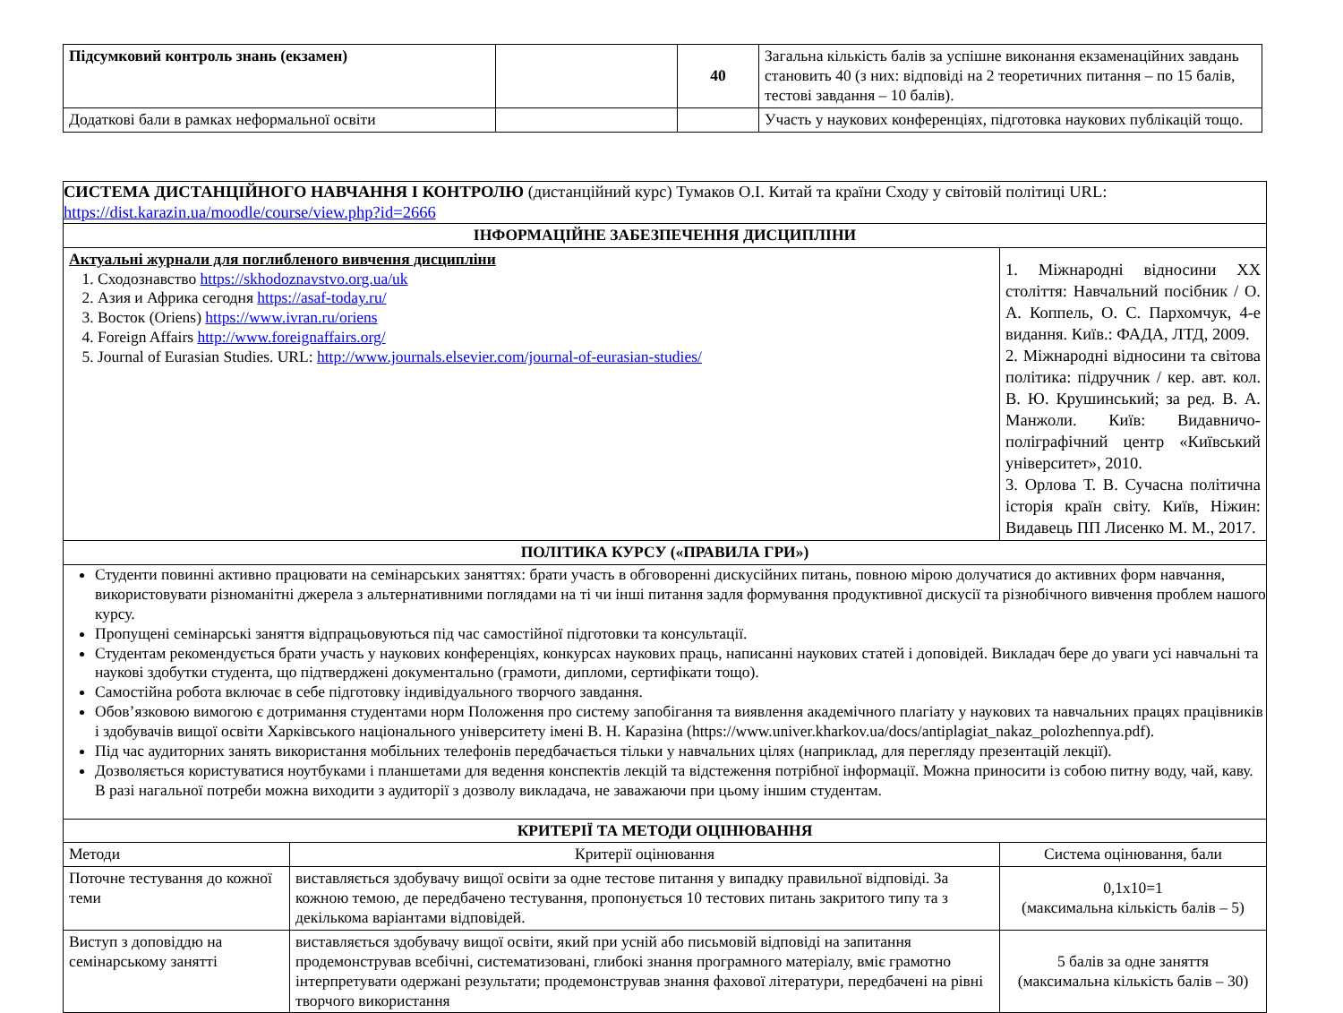| Підсумковий контроль знань (екзамен) | | 40 | Загальна кількість балів за успішне виконання екзаменаційних завдань становить 40 (з них: відповіді на 2 теоретичних питання – по 15 балів, тестові завдання – 10 балів). |
| Додаткові бали в рамках неформальної освіти | | | Участь у наукових конференціях, підготовка наукових публікацій тощо. |
| СИСТЕМА ДИСТАНЦІЙНОГО НАВЧАННЯ І КОНТРОЛЮ (дистанційний курс) Тумаков О.І. Китай та країни Сходу у світовій політиці URL: https://dist.karazin.ua/moodle/course/view.php?id=2666 | | |
| ІНФОРМАЦІЙНЕ ЗАБЕЗПЕЧЕННЯ ДИСЦИПЛІНИ | | |
| Актуальні журнали для поглибленого вивчення дисципліни 1. Сходознавство https://skhodoznavstvo.org.ua/uk 2. Азия и Африка сегодня https://asaf-today.ru/ 3. Восток (Oriens) https://www.ivran.ru/oriens 4. Foreign Affairs http://www.foreignaffairs.org/ 5. Journal of Eurasian Studies. URL: http://www.journals.elsevier.com/journal-of-eurasian-studies/ | | 1. Міжнародні відносини ХХ століття: Навчальний посібник / О. А. Коппель, О. С. Пархомчук, 4-е видання. Київ.: ФАДА, ЛТД, 2009. 2. Міжнародні відносини та світова політика: підручник / кер. авт. кол. В. Ю. Крушинський; за ред. В. А. Манжоли. Київ: Видавничо-поліграфічний центр «Київський університет», 2010. 3. Орлова Т. В. Сучасна політична історія країн світу. Київ, Ніжин: Видавець ПП Лисенко М. М., 2017. |
| ПОЛІТИКА КУРСУ («ПРАВИЛА ГРИ») | | |
| Студенти повинні активно працювати на семінарських заняттях: брати участь в обговоренні дискусійних питань, повною мірою долучатися до активних форм навчання, використовувати різноманітні джерела з альтернативними поглядами на ті чи інші питання задля формування продуктивної дискусії та різнобічного вивчення проблем нашого курсу. Пропущені семінарські заняття відпрацьовуються під час самостійної підготовки та консультації. Студентам рекомендується брати участь у наукових конференціях, конкурсах наукових праць, написанні наукових статей і доповідей. Викладач бере до уваги усі навчальні та наукові здобутки студента, що підтверджені документально (грамоти, дипломи, сертифікати тощо). Самостійна робота включає в себе підготовку індивідуального творчого завдання. Обов’язковою вимогою є дотримання студентами норм Положення про систему запобігання та виявлення академічного плагіату у наукових та навчальних працях працівників і здобувачів вищої освіти Харківського національного університету імені В. Н. Каразіна (https://www.univer.kharkov.ua/docs/antiplagiat_nakaz_polozhennya.pdf). Під час аудиторних занять використання мобільних телефонів передбачається тільки у навчальних цілях (наприклад, для перегляду презентацій лекції). Дозволяється користуватися ноутбуками і планшетами для ведення конспектів лекцій та відстеження потрібної інформації. Можна приносити із собою питну воду, чай, каву. В разі нагальної потреби можна виходити з аудиторії з дозволу викладача, не заважаючи при цьому іншим студентам. | | |
| КРИТЕРІЇ ТА МЕТОДИ ОЦІНЮВАННЯ | | |
| Методи | Критерії оцінювання | Система оцінювання, бали |
| Поточне тестування до кожної теми | виставляється здобувачу вищої освіти за одне тестове питання у випадку правильної відповіді. За кожною темою, де передбачено тестування, пропонується 10 тестових питань закритого типу та з декількома варіантами відповідей. | 0,1х10=1 (максимальна кількість балів – 5) |
| Виступ з доповіддю на семінарському занятті | виставляється здобувачу вищої освіти, який при усній або письмовій відповіді на запитання продемонстрував всебічні, систематизовані, глибокі знання програмного матеріалу, вміє грамотно інтерпретувати одержані результати; продемонстрував знання фахової літератури, передбачені на рівні творчого використання | 5 балів за одне заняття (максимальна кількість балів – 30) |